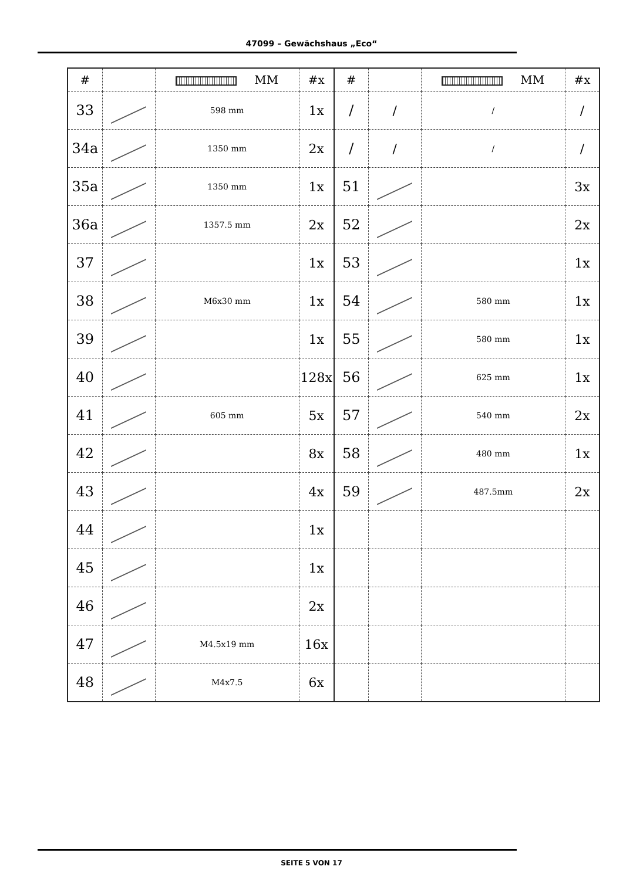47099 – Gewächshaus „Eco“
| # | | MM | #x | # | | MM | #x |
| --- | --- | --- | --- | --- | --- | --- | --- |
| 33 | | 598 mm | 1x | / | / | / | / |
| 34a | | 1350 mm | 2x | / | / | / | / |
| 35a | | 1350 mm | 1x | 51 | | | 3x |
| 36a | | 1357.5 mm | 2x | 52 | | | 2x |
| 37 | | | 1x | 53 | | | 1x |
| 38 | | M6x30 mm | 1x | 54 | | 580 mm | 1x |
| 39 | | | 1x | 55 | | 580 mm | 1x |
| 40 | | | 128x | 56 | | 625 mm | 1x |
| 41 | | 605 mm | 5x | 57 | | 540 mm | 2x |
| 42 | | | 8x | 58 | | 480 mm | 1x |
| 43 | | | 4x | 59 | | 487.5mm | 2x |
| 44 | | | 1x | | | | |
| 45 | | | 1x | | | | |
| 46 | | | 2x | | | | |
| 47 | | M4.5x19 mm | 16x | | | | |
| 48 | | M4x7.5 | 6x | | | | |
SEITE 5 VON 17